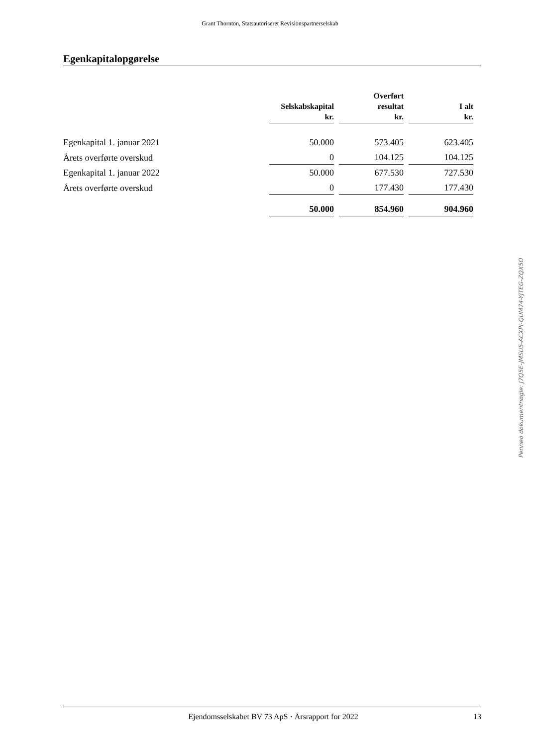Grant Thornton, Statsautoriseret Revisionspartnerselskab
Egenkapitalopgørelse
| | Selskabskapital kr. | Overført resultat kr. | I alt kr. |
| --- | --- | --- | --- |
| Egenkapital 1. januar 2021 | 50.000 | 573.405 | 623.405 |
| Årets overførte overskud | 0 | 104.125 | 104.125 |
| Egenkapital 1. januar 2022 | 50.000 | 677.530 | 727.530 |
| Årets overførte overskud | 0 | 177.430 | 177.430 |
| | 50.000 | 854.960 | 904.960 |
Penneo dokumentnøgle: J7Q5E-JMSU5-ACXPI-QUM74-YJTEG-ZQX5O
Ejendomsselskabet BV 73 ApS · Årsrapport for 2022 13